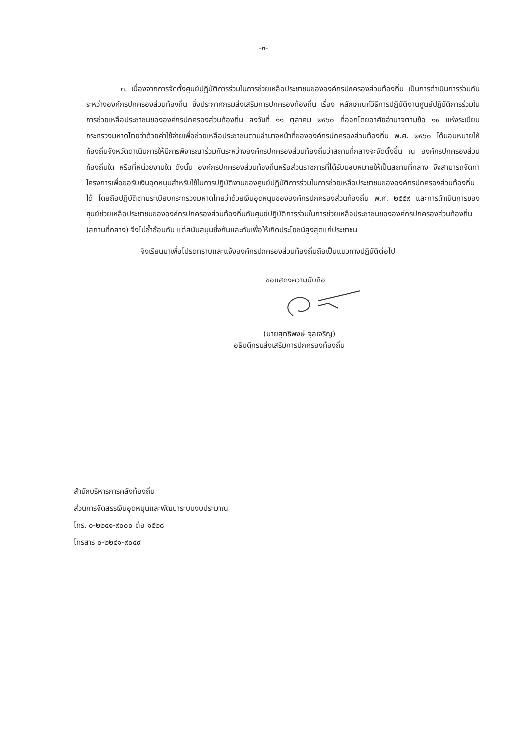-๓-
๓. เนื่องจากการจัดตั้งศูนย์ปฏิบัติการร่วมในการช่วยเหลือประชาชนขององค์กรปกครองส่วนท้องถิ่น เป็นการดำเนินการร่วมกันระหว่างองค์กรปกครองส่วนท้องถิ่น ซึ่งประกาศกรมส่งเสริมการปกครองท้องถิ่น เรื่อง หลักเกณฑ์วิธีการปฏิบัติงานศูนย์ปฏิบัติการร่วมในการช่วยเหลือประชาชนขององค์กรปกครองส่วนท้องถิ่น ลงวันที่ ๑๑ ตุลาคม ๒๕๖๐ ที่ออกโดยอาศัยอำนาจตามข้อ ๑๙ แห่งระเบียบกระทรวงมหาดไทยว่าด้วยค่าใช้จ่ายเพื่อช่วยเหลือประชาชนตามอำนาจหน้าที่ขององค์กรปกครองส่วนท้องถิ่น พ.ศ. ๒๕๖๐ ได้มอบหมายให้ท้องถิ่นจังหวัดดำเนินการให้มีการพิจารณาร่วมกันระหว่างองค์กรปกครองส่วนท้องถิ่นว่าสถานที่กลางจะจัดตั้งขึ้น ณ องค์กรปกครองส่วนท้องถิ่นใด หรือที่หน่วยงานใด ดังนั้น องค์กรปกครองส่วนท้องถิ่นหรือส่วนราชการที่ได้รับมอบหมายให้เป็นสถานที่กลาง จึงสามารถจัดทำโครงการเพื่อขอรับเงินอุดหนุนสำหรับใช้ในการปฏิบัติงานของศูนย์ปฏิบัติการร่วมในการช่วยเหลือประชาชนขององค์กรปกครองส่วนท้องถิ่นได้ โดยถือปฏิบัติตามระเบียบกระทรวงมหาดไทยว่าด้วยเงินอุดหนุนขององค์กรปกครองส่วนท้องถิ่น พ.ศ. ๒๕๕๙ และการดำเนินการของศูนย์ช่วยเหลือประชาชนขององค์กรปกครองส่วนท้องถิ่นกับศูนย์ปฏิบัติการร่วมในการช่วยเหลือประชาชนขององค์กรปกครองส่วนท้องถิ่น (สถานที่กลาง) จึงไม่ซ้ำซ้อนกัน แต่สนับสนุนซึ่งกันและกันเพื่อให้เกิดประโยชน์สูงสุดแก่ประชาชน
จึงเรียนมาเพื่อโปรดทราบและแจ้งองค์กรปกครองส่วนท้องถิ่นถือเป็นแนวทางปฏิบัติต่อไป
ขอแสดงความนับถือ
(นายสุทธิพงษ์ จุลเจริญ)
อธิบดีกรมส่งเสริมการปกครองท้องถิ่น
สำนักบริหารการคลังท้องถิ่น
ส่วนการจัดสรรเงินอุดหนุนและพัฒนาระบบงบประมาณ
โทร. ๐-๒๒๔๑-๙๐๐๐ ต่อ ๑๕๒๘
โทรสาร ๐-๒๒๔๑-๙๐๔๙